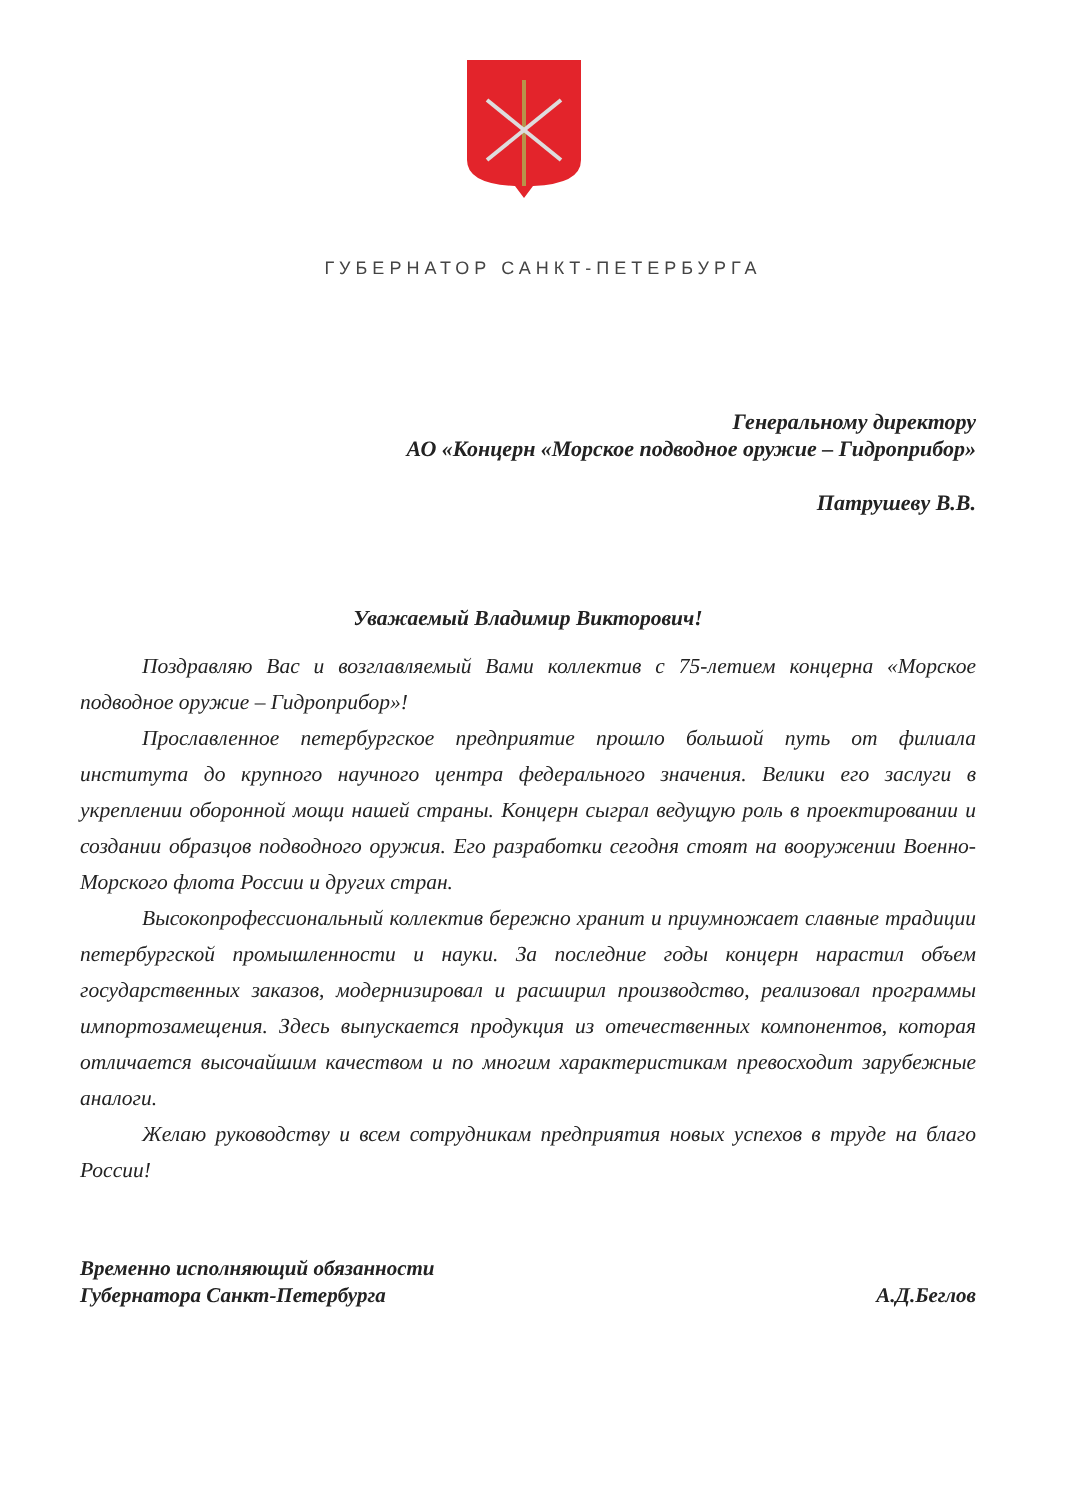ГУБЕРНАТОР САНКТ-ПЕТЕРБУРГА
Генеральному директору
АО «Концерн «Морское подводное оружие – Гидроприбор»
Патрушеву В.В.
Уважаемый Владимир Викторович!
Поздравляю Вас и возглавляемый Вами коллектив с 75-летием концерна «Морское подводное оружие – Гидроприбор»!
Прославленное петербургское предприятие прошло большой путь от филиала института до крупного научного центра федерального значения. Велики его заслуги в укреплении оборонной мощи нашей страны. Концерн сыграл ведущую роль в проектировании и создании образцов подводного оружия. Его разработки сегодня стоят на вооружении Военно-Морского флота России и других стран.
Высокопрофессиональный коллектив бережно хранит и приумножает славные традиции петербургской промышленности и науки. За последние годы концерн нарастил объем государственных заказов, модернизировал и расширил производство, реализовал программы импортозамещения. Здесь выпускается продукция из отечественных компонентов, которая отличается высочайшим качеством и по многим характеристикам превосходит зарубежные аналоги.
Желаю руководству и всем сотрудникам предприятия новых успехов в труде на благо России!
Временно исполняющий обязанности
Губернатора Санкт-Петербурга
А.Д.Беглов